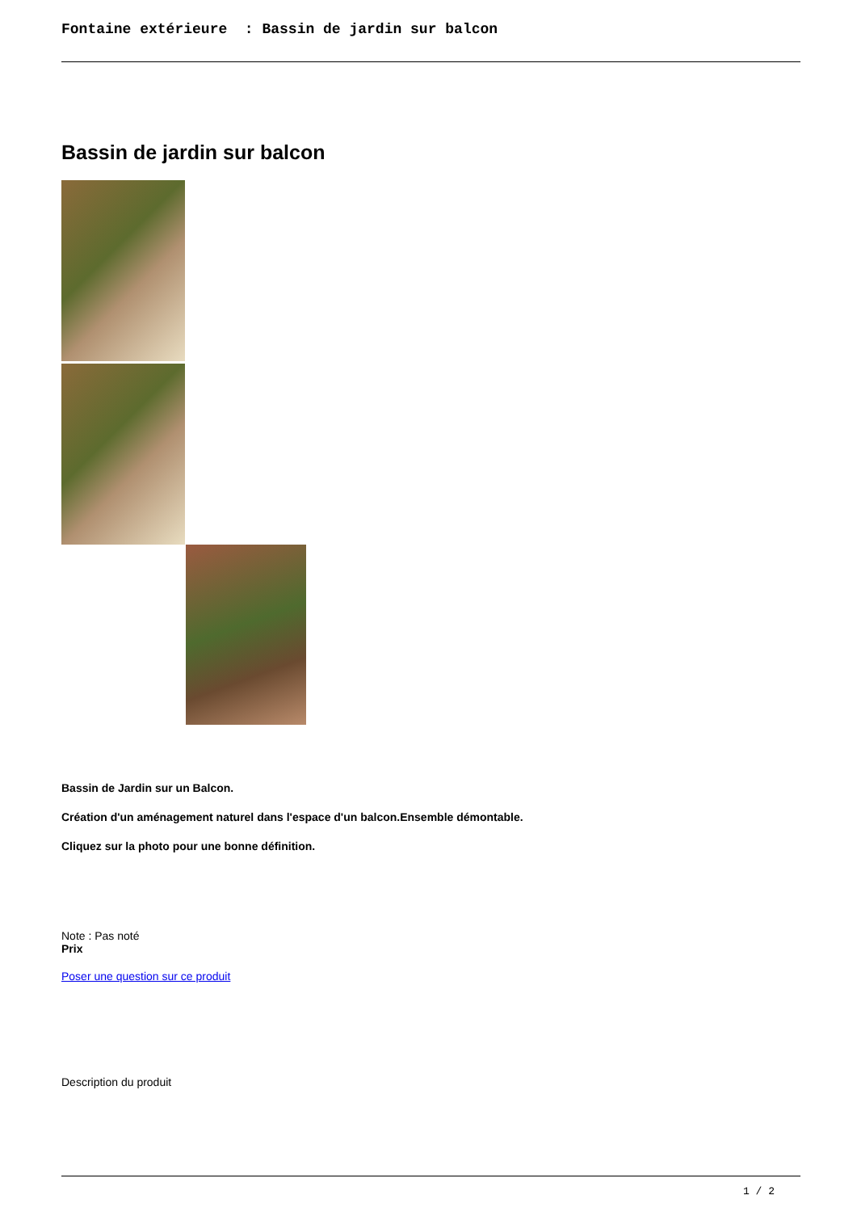Fontaine extérieure : Bassin de jardin sur balcon
Bassin de jardin sur balcon
Bassin de Jardin sur un Balcon.
Création d'un aménagement naturel dans l'espace d'un balcon.Ensemble démontable.
Cliquez sur la photo pour une bonne définition.
Note : Pas noté
Prix
Poser une question sur ce produit
Description du produit
1 / 2